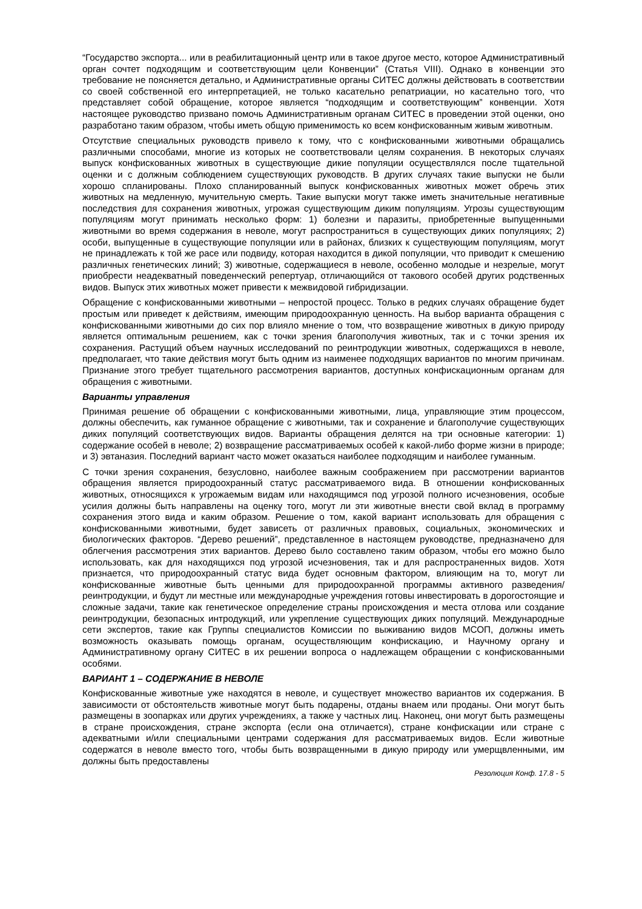“Государство экспорта... или в реабилитационный центр или в такое другое место, которое Административный орган сочтет подходящим и соответствующим цели Конвенции” (Статья VIII). Однако в конвенции это требование не поясняется детально, и Административные органы СИТЕС должны действовать в соответствии со своей собственной его интерпретацией, не только касательно репатриации, но касательно того, что представляет собой обращение, которое является “подходящим и соответствующим” конвенции. Хотя настоящее руководство призвано помочь Административным органам СИТЕС в проведении этой оценки, оно разработано таким образом, чтобы иметь общую применимость ко всем конфискованным живым животным.
Отсутствие специальных руководств привело к тому, что с конфискованными животными обращались различными способами, многие из которых не соответствовали целям сохранения. В некоторых случаях выпуск конфискованных животных в существующие дикие популяции осуществлялся после тщательной оценки и с должным соблюдением существующих руководств. В других случаях такие выпуски не были хорошо спланированы. Плохо спланированный выпуск конфискованных животных может обречь этих животных на медленную, мучительную смерть. Такие выпуски могут также иметь значительные негативные последствия для сохранения животных, угрожая существующим диким популяциям. Угрозы существующим популяциям могут принимать несколько форм: 1) болезни и паразиты, приобретенные выпущенными животными во время содержания в неволе, могут распространиться в существующих диких популяциях; 2) особи, выпущенные в существующие популяции или в районах, близких к существующим популяциям, могут не принадлежать к той же расе или подвиду, которая находится в дикой популяции, что приводит к смешению различных генетических линий; 3) животные, содержащиеся в неволе, особенно молодые и незрелые, могут приобрести неадекватный поведенческий репертуар, отличающийся от такового особей других родственных видов. Выпуск этих животных может привести к межвидовой гибридизации.
Обращение с конфискованными животными – непростой процесс. Только в редких случаях обращение будет простым или приведет к действиям, имеющим природоохранную ценность. На выбор варианта обращения с конфискованными животными до сих пор влияло мнение о том, что возвращение животных в дикую природу является оптимальным решением, как с точки зрения благополучия животных, так и с точки зрения их сохранения. Растущий объем научных исследований по реинтродукции животных, содержащихся в неволе, предполагает, что такие действия могут быть одним из наименее подходящих вариантов по многим причинам. Признание этого требует тщательного рассмотрения вариантов, доступных конфискационным органам для обращения с животными.
Варианты управления
Принимая решение об обращении с конфискованными животными, лица, управляющие этим процессом, должны обеспечить, как гуманное обращение с животными, так и сохранение и благополучие существующих диких популяций соответствующих видов. Варианты обращения делятся на три основные категории: 1) содержание особей в неволе; 2) возвращение рассматриваемых особей к какой-либо форме жизни в природе; и 3) эвтаназия. Последний вариант часто может оказаться наиболее подходящим и наиболее гуманным.
С точки зрения сохранения, безусловно, наиболее важным соображением при рассмотрении вариантов обращения является природоохранный статус рассматриваемого вида. В отношении конфискованных животных, относящихся к угрожаемым видам или находящимся под угрозой полного исчезновения, особые усилия должны быть направлены на оценку того, могут ли эти животные внести свой вклад в программу сохранения этого вида и каким образом. Решение о том, какой вариант использовать для обращения с конфискованными животными, будет зависеть от различных правовых, социальных, экономических и биологических факторов. “Дерево решений”, представленное в настоящем руководстве, предназначено для облегчения рассмотрения этих вариантов. Дерево было составлено таким образом, чтобы его можно было использовать, как для находящихся под угрозой исчезновения, так и для распространенных видов. Хотя признается, что природоохранный статус вида будет основным фактором, влияющим на то, могут ли конфискованные животные быть ценными для природоохранной программы активного разведения/реинтродукции, и будут ли местные или международные учреждения готовы инвестировать в дорогостоящие и сложные задачи, такие как генетическое определение страны происхождения и места отлова или создание реинтродукции, безопасных интродукций, или укрепление существующих диких популяций. Международные сети экспертов, такие как Группы специалистов Комиссии по выживанию видов МСОП, должны иметь возможность оказывать помощь органам, осуществляющим конфискацию, и Научному органу и Административному органу СИТЕС в их решении вопроса о надлежащем обращении с конфискованными особями.
ВАРИАНТ 1 – СОДЕРЖАНИЕ В НЕВОЛЕ
Конфискованные животные уже находятся в неволе, и существует множество вариантов их содержания. В зависимости от обстоятельств животные могут быть подарены, отданы внаем или проданы. Они могут быть размещены в зоопарках или других учреждениях, а также у частных лиц. Наконец, они могут быть размещены в стране происхождения, стране экспорта (если она отличается), стране конфискации или стране с адекватными и/или специальными центрами содержания для рассматриваемых видов. Если животные содержатся в неволе вместо того, чтобы быть возвращенными в дикую природу или умерщвленными, им должны быть предоставлены
Резолюция Конф. 17.8 - 5